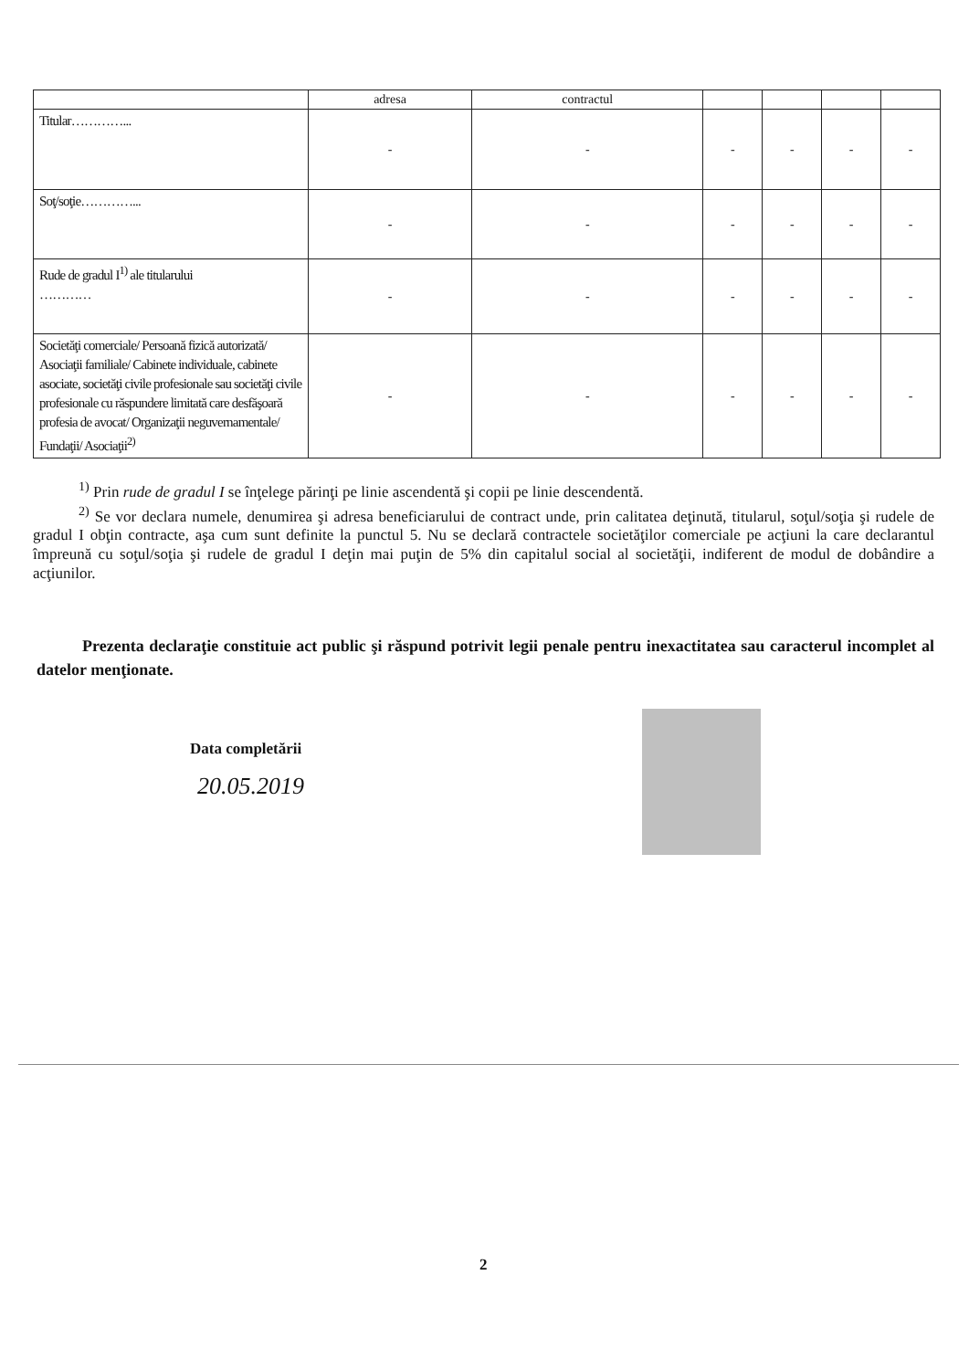| | adresa | contractul | | | | |
| Titular…………... | - | - | - | - | - | - |
| Soţ/soţie…………... | - | - | - | - | - | - |
| Rude de gradul I<sup>1)</sup> ale titularului ………… | - | - | - | - | - | - |
| Societăţi comerciale/ Persoană fizică autorizată/ Asociaţii familiale/ Cabinete individuale, cabinete asociate, societăţi civile profesionale sau societăţi civile profesionale cu răspundere limitată care desfăşoară profesia de avocat/ Organizaţii neguvernamentale/ Fundaţii/ Asociaţii<sup>2)</sup> | - | - | - | - | - | - |
<sup>1)</sup> Prin rude de gradul I se înţelege părinţi pe linie ascendentă şi copii pe linie descendentă.
<sup>2)</sup> Se vor declara numele, denumirea şi adresa beneficiarului de contract unde, prin calitatea deţinută, titularul, soţul/soţia şi rudele de gradul I obţin contracte, aşa cum sunt definite la punctul 5. Nu se declară contractele societăţilor comerciale pe acţiuni la care declarantul împreună cu soţul/soţia şi rudele de gradul I deţin mai puţin de 5% din capitalul social al societăţii, indiferent de modul de dobândire a acţiunilor.
Prezenta declaraţie constituie act public şi răspund potrivit legii penale pentru inexactitatea sau caracterul incomplet al datelor menţionate.
Data completării
20.05.2019
2